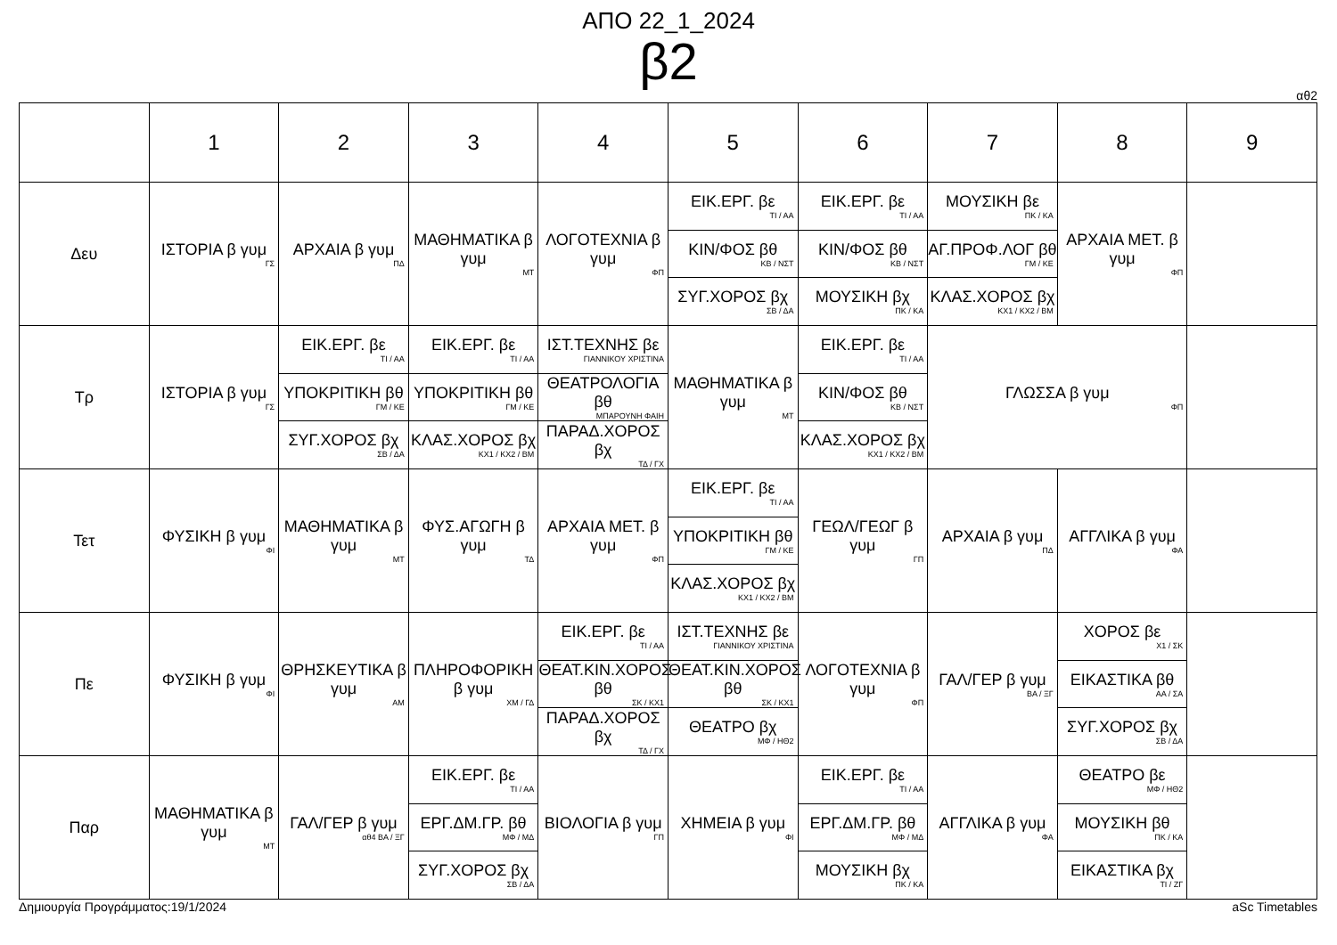ΑΠΟ 22_1_2024
β2
αθ2
| | 1 | 2 | 3 | 4 | 5 | 6 | 7 | 8 | 9 |
| --- | --- | --- | --- | --- | --- | --- | --- | --- | --- |
| Δευ | ΙΣΤΟΡΙΑ β γυμ ΓΣ | ΑΡΧΑΙΑ β γυμ ΠΔ | ΜΑΘΗΜΑΤΙΚΑ β γυμ ΜΤ | ΛΟΓΟΤΕΧΝΙΑ β γυμ ΦΠ | ΕΙΚ.ΕΡΓ. βε ΤΙ / ΑΑ ΚΙΝ/ΦΟΣ βθ ΚΒ / ΝΣΤ ΣΥΓ.ΧΟΡΟΣ βχ ΣΒ / ΔΑ | ΕΙΚ.ΕΡΓ. βε ΤΙ / ΑΑ ΚΙΝ/ΦΟΣ βθ ΚΒ / ΝΣΤ ΜΟΥΣΙΚΗ βχ ΠΚ / ΚΑ | ΜΟΥΣΙΚΗ βε ΠΚ / ΚΑ ΑΓ.ΠΡΟΦ.ΛΟΓ βθ ΓΜ / ΚΕ ΚΛΑΣ.ΧΟΡΟΣ βχ ΚΧ1 / ΚΧ2 / ΒΜ | ΑΡΧΑΙΑ ΜΕΤ. β γυμ ΦΠ | |
| Τρ | ΙΣΤΟΡΙΑ β γυμ ΓΣ | ΕΙΚ.ΕΡΓ. βε ΤΙ / ΑΑ ΥΠΟΚΡΙΤΙΚΗ βθ ΓΜ / ΚΕ ΣΥΓ.ΧΟΡΟΣ βχ ΣΒ / ΔΑ | ΕΙΚ.ΕΡΓ. βε ΤΙ / ΑΑ ΥΠΟΚΡΙΤΙΚΗ βθ ΓΜ / ΚΕ ΚΛΑΣ.ΧΟΡΟΣ βχ ΚΧ1 / ΚΧ2 / ΒΜ | ΙΣΤ.ΤΕΧΝΗΣ βε ΓΙΑΝΝΙΚΟΥ ΧΡΙΣΤΙΝΑ ΘΕΑΤΡΟΛΟΓΙΑ βθ ΜΠΑΡΟΥΝΗ ΦΑΙΗ ΠΑΡΑΔ.ΧΟΡΟΣ βχ ΤΔ / ΓΧ | ΜΑΘΗΜΑΤΙΚΑ β γυμ ΜΤ | ΕΙΚ.ΕΡΓ. βε ΤΙ / ΑΑ ΚΙΝ/ΦΟΣ βθ ΚΒ / ΝΣΤ ΚΛΑΣ.ΧΟΡΟΣ βχ ΚΧ1 / ΚΧ2 / ΒΜ | ΓΛΩΣΣΑ β γυμ ΦΠ | | |
| Τετ | ΦΥΣΙΚΗ β γυμ ΦΙ | ΜΑΘΗΜΑΤΙΚΑ β γυμ ΜΤ | ΦΥΣ.ΑΓΩΓΗ β γυμ ΤΔ | ΑΡΧΑΙΑ ΜΕΤ. β γυμ ΦΠ | ΕΙΚ.ΕΡΓ. βε ΤΙ / ΑΑ ΥΠΟΚΡΙΤΙΚΗ βθ ΓΜ / ΚΕ ΚΛΑΣ.ΧΟΡΟΣ βχ ΚΧ1 / ΚΧ2 / ΒΜ | ΓΕΩΛ/ΓΕΩΓ β γυμ ΓΠ | ΑΡΧΑΙΑ β γυμ ΠΔ | ΑΓΓΛΙΚΑ β γυμ ΦΑ | |
| Πε | ΦΥΣΙΚΗ β γυμ ΦΙ | ΘΡΗΣΚΕΥΤΙΚΑ β γυμ ΑΜ | ΠΛΗΡΟΦΟΡΙΚΗ β γυμ ΧΜ / ΓΔ | ΕΙΚ.ΕΡΓ. βε ΤΙ / ΑΑ ΘΕΑΤ.ΚΙΝ.ΧΟΡΟΣ βθ ΣΚ / ΚΧ1 ΠΑΡΑΔ.ΧΟΡΟΣ βχ ΤΔ / ΓΧ | ΙΣΤ.ΤΕΧΝΗΣ βε ΓΙΑΝΝΙΚΟΥ ΧΡΙΣΤΙΝΑ ΘΕΑΤ.ΚΙΝ.ΧΟΡΟΣ βθ ΣΚ / ΚΧ1 ΘΕΑΤΡΟ βχ ΜΦ / ΗΘ2 | ΛΟΓΟΤΕΧΝΙΑ β γυμ ΦΠ | ΓΑΛ/ΓΕΡ β γυμ ΒΑ / ΞΓ | ΧΟΡΟΣ βε Χ1 / ΣΚ ΕΙΚΑΣΤΙΚΑ βθ ΑΑ / ΣΑ ΣΥΓ.ΧΟΡΟΣ βχ ΣΒ / ΔΑ | |
| Παρ | ΜΑΘΗΜΑΤΙΚΑ β γυμ ΜΤ | ΓΑΛ/ΓΕΡ β γυμ αθ4 ΒΑ / ΞΓ | ΕΙΚ.ΕΡΓ. βε ΤΙ / ΑΑ ΕΡΓ.ΔΜ.ΓΡ. βθ ΜΦ / ΜΔ ΣΥΓ.ΧΟΡΟΣ βχ ΣΒ / ΔΑ | ΒΙΟΛΟΓΙΑ β γυμ ΓΠ | ΧΗΜΕΙΑ β γυμ ΦΙ | ΕΙΚ.ΕΡΓ. βε ΤΙ / ΑΑ ΕΡΓ.ΔΜ.ΓΡ. βθ ΜΦ / ΜΔ ΜΟΥΣΙΚΗ βχ ΠΚ / ΚΑ | ΑΓΓΛΙΚΑ β γυμ ΦΑ | ΘΕΑΤΡΟ βε ΜΦ / ΗΘ2 ΜΟΥΣΙΚΗ βθ ΠΚ / ΚΑ ΕΙΚΑΣΤΙΚΑ βχ ΤΙ / ΖΓ | |
Δημιουργία Προγράμματος:19/1/2024 aSc Timetables